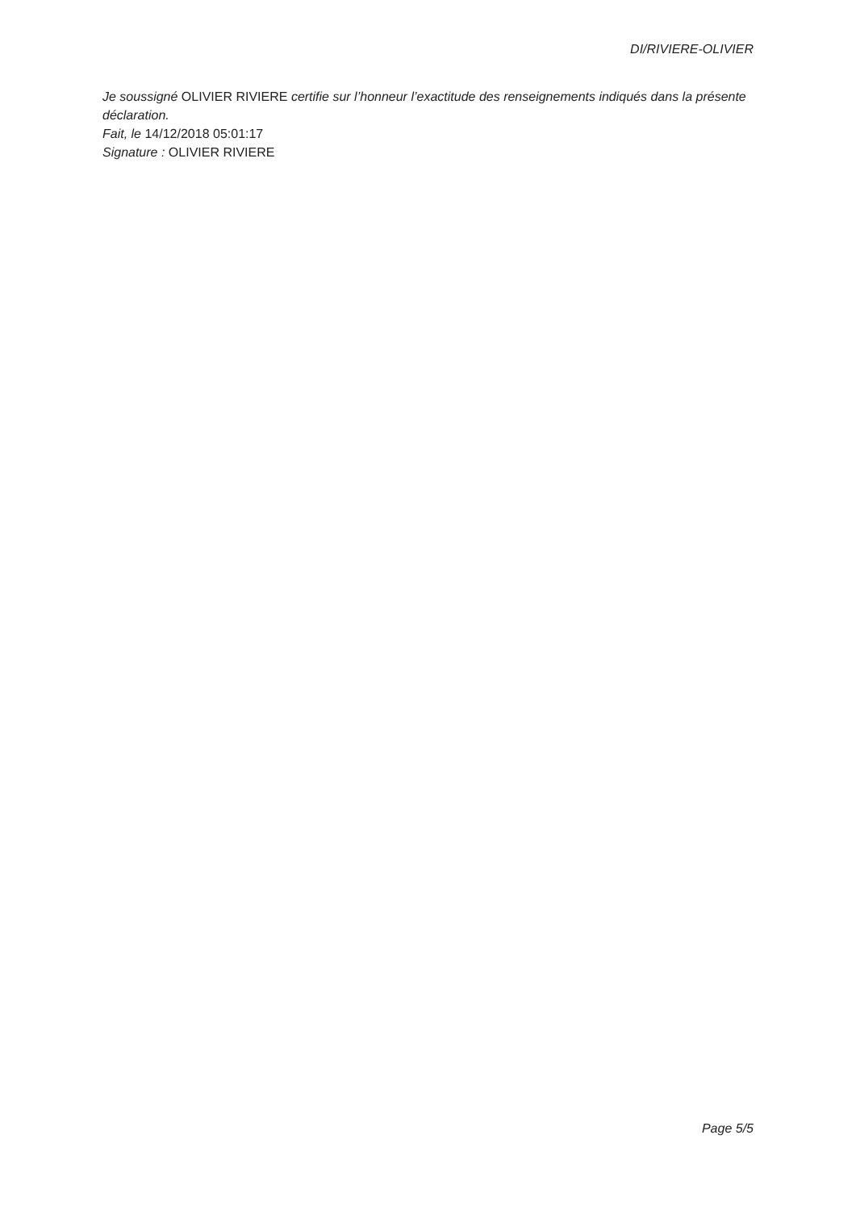DI/RIVIERE-OLIVIER
Je soussigné OLIVIER RIVIERE certifie sur l’honneur l’exactitude des renseignements indiqués dans la présente déclaration.
Fait, le 14/12/2018 05:01:17
Signature : OLIVIER RIVIERE
Page 5/5